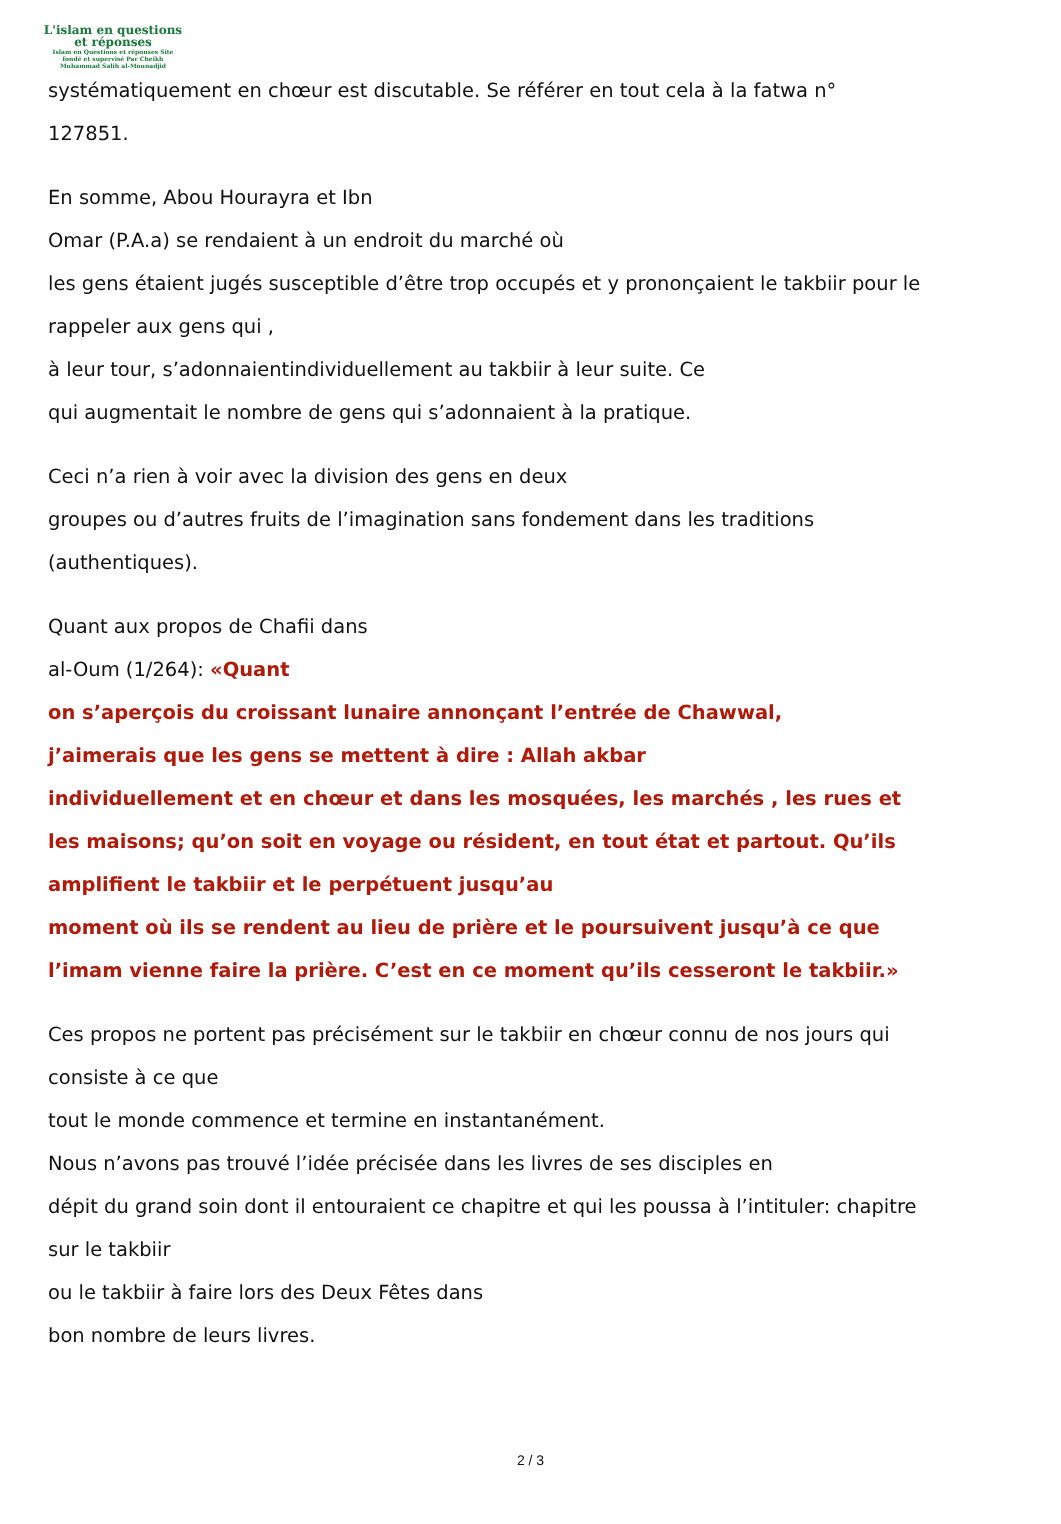L'islam en questions
et réponses
Islam en Questions et réponses Site
fondé et supervisé Par Cheikh
Muhammad Salih al-Mounadjid
systématiquement en chœur est discutable. Se référer en tout cela à la fatwa n°
127851.
En somme, Abou Hourayra et Ibn
Omar (P.A.a) se rendaient à un endroit du marché où
les gens étaient jugés susceptible d’être trop occupés et y prononçaient le takbiir pour le
rappeler aux gens qui ,
à leur tour, s’adonnaientindividuellement au takbiir à leur suite. Ce
qui augmentait le nombre de gens qui s’adonnaient à la pratique.
Ceci n’a rien à voir avec la division des gens en deux
groupes ou d’autres fruits de l’imagination sans fondement dans les traditions
(authentiques).
Quant aux propos de Chafii dans
al-Oum (1/264): «Quant
on s’aperçois du croissant lunaire annonçant l’entrée de Chawwal,
j’aimerais que les gens se mettent à dire : Allah akbar
individuellement et en chœur et dans les mosquées, les marchés , les rues et
les maisons; qu’on soit en voyage ou résident, en tout état et partout. Qu’ils
amplifient le takbiir et le perpétuent jusqu’au
moment où ils se rendent au lieu de prière et le poursuivent jusqu’à ce que
l’imam vienne faire la prière. C’est en ce moment qu’ils cesseront le takbiir.»
Ces propos ne portent pas précisément sur le takbiir en chœur connu de nos jours qui
consiste à ce que
tout le monde commence et termine en instantanément.
Nous n’avons pas trouvé l’idée précisée dans les livres de ses disciples en
dépit du grand soin dont il entouraient ce chapitre et qui les poussa à l’intituler: chapitre
sur le takbiir
ou le takbiir à faire lors des Deux Fêtes dans
bon nombre de leurs livres.
2 / 3